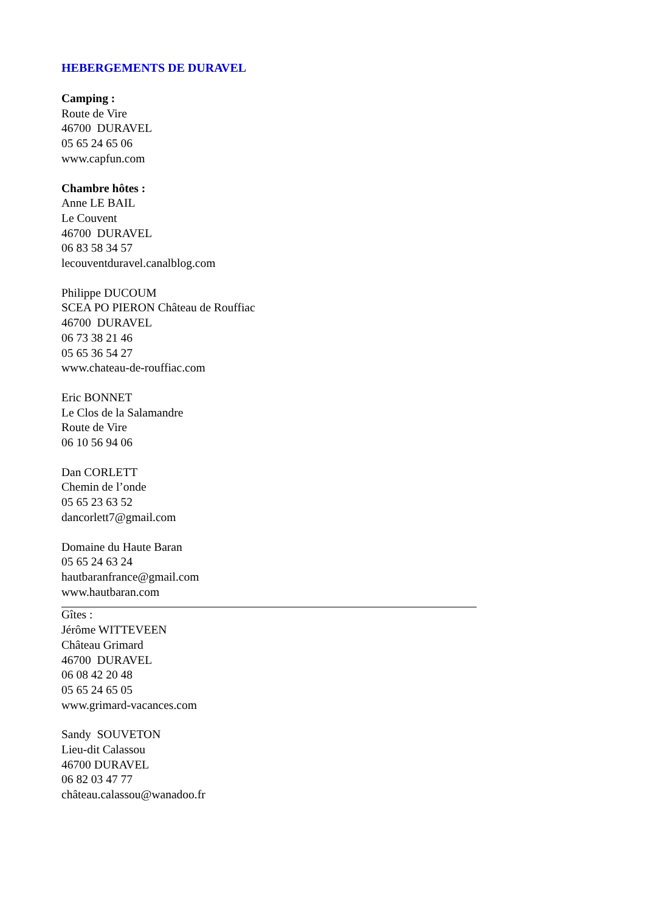HEBERGEMENTS DE DURAVEL
Camping :
Route de Vire
46700 DURAVEL
05 65 24 65 06
www.capfun.com
Chambre hôtes :
Anne LE BAIL
Le Couvent
46700 DURAVEL
06 83 58 34 57
lecouventduravel.canalblog.com
Philippe DUCOUM
SCEA PO PIERON Château de Rouffiac
46700 DURAVEL
06 73 38 21 46
05 65 36 54 27
www.chateau-de-rouffiac.com
Eric BONNET
Le Clos de la Salamandre
Route de Vire
06 10 56 94 06
Dan CORLETT
Chemin de l’onde
05 65 23 63 52
dancorlett7@gmail.com
Domaine du Haute Baran
05 65 24 63 24
hautbaranfrance@gmail.com
www.hautbaran.com
Gîtes :
Jérôme WITTEVEEN
Château Grimard
46700 DURAVEL
06 08 42 20 48
05 65 24 65 05
www.grimard-vacances.com
Sandy SOUVETON
Lieu-dit Calassou
46700 DURAVEL
06 82 03 47 77
château.calassou@wanadoo.fr